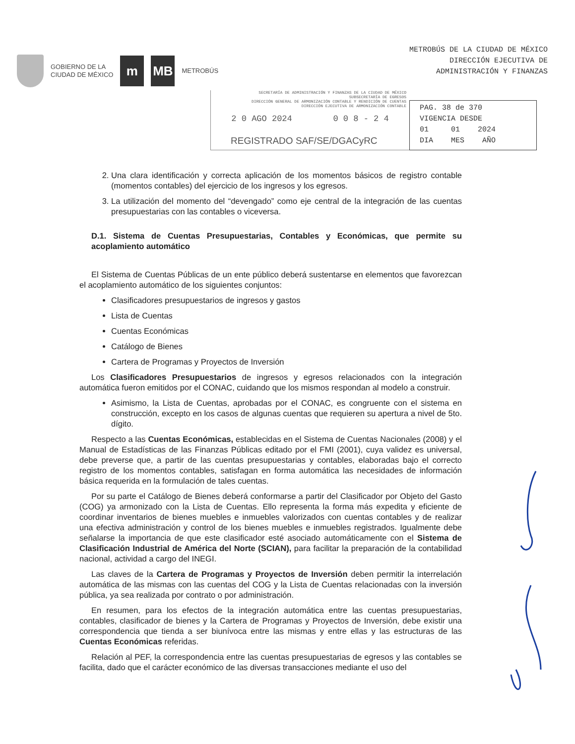GOBIERNO DE LA
CIUDAD DE MÉXICO
m MB
METROBÚS
METROBÚS DE LA CIUDAD DE MÉXICO
DIRECCIÓN EJECUTIVA DE
ADMINISTRACIÓN Y FINANZAS
SECRETARÍA DE ADMINISTRACIÓN Y FINANZAS DE LA CIUDAD DE MÉXICO
SUBSECRETARÍA DE EGRESOS
DIRECCIÓN GENERAL DE ARMONIZACIÓN CONTABLE Y RENDICIÓN DE CUENTAS
DIRECCIÓN EJECUTIVA DE ARMONIZACIÓN CONTABLE
2 0 AGO 2024 0 0 8 - 2 4
REGISTRADO SAF/SE/DGACyRC
PAG. 38 de 370
VIGENCIA DESDE
01 01 2024
DIA MES AÑO
2. Una clara identificación y correcta aplicación de los momentos básicos de registro contable (momentos contables) del ejercicio de los ingresos y los egresos.
3. La utilización del momento del “devengado” como eje central de la integración de las cuentas presupuestarias con las contables o viceversa.
D.1. Sistema de Cuentas Presupuestarias, Contables y Económicas, que permite su acoplamiento automático
El Sistema de Cuentas Públicas de un ente público deberá sustentarse en elementos que favorezcan el acoplamiento automático de los siguientes conjuntos:
Clasificadores presupuestarios de ingresos y gastos
Lista de Cuentas
Cuentas Económicas
Catálogo de Bienes
Cartera de Programas y Proyectos de Inversión
Los Clasificadores Presupuestarios de ingresos y egresos relacionados con la integración automática fueron emitidos por el CONAC, cuidando que los mismos respondan al modelo a construir.
Asimismo, la Lista de Cuentas, aprobadas por el CONAC, es congruente con el sistema en construcción, excepto en los casos de algunas cuentas que requieren su apertura a nivel de 5to. dígito.
Respecto a las Cuentas Económicas, establecidas en el Sistema de Cuentas Nacionales (2008) y el Manual de Estadísticas de las Finanzas Públicas editado por el FMI (2001), cuya validez es universal, debe preverse que, a partir de las cuentas presupuestarias y contables, elaboradas bajo el correcto registro de los momentos contables, satisfagan en forma automática las necesidades de información básica requerida en la formulación de tales cuentas.
Por su parte el Catálogo de Bienes deberá conformarse a partir del Clasificador por Objeto del Gasto (COG) ya armonizado con la Lista de Cuentas. Ello representa la forma más expedita y eficiente de coordinar inventarios de bienes muebles e inmuebles valorizados con cuentas contables y de realizar una efectiva administración y control de los bienes muebles e inmuebles registrados. Igualmente debe señalarse la importancia de que este clasificador esté asociado automáticamente con el Sistema de Clasificación Industrial de América del Norte (SCIAN), para facilitar la preparación de la contabilidad nacional, actividad a cargo del INEGI.
Las claves de la Cartera de Programas y Proyectos de Inversión deben permitir la interrelación automática de las mismas con las cuentas del COG y la Lista de Cuentas relacionadas con la inversión pública, ya sea realizada por contrato o por administración.
En resumen, para los efectos de la integración automática entre las cuentas presupuestarias, contables, clasificador de bienes y la Cartera de Programas y Proyectos de Inversión, debe existir una correspondencia que tienda a ser biunívoca entre las mismas y entre ellas y las estructuras de las Cuentas Económicas referidas.
Relación al PEF, la correspondencia entre las cuentas presupuestarias de egresos y las contables se facilita, dado que el carácter económico de las diversas transacciones mediante el uso del